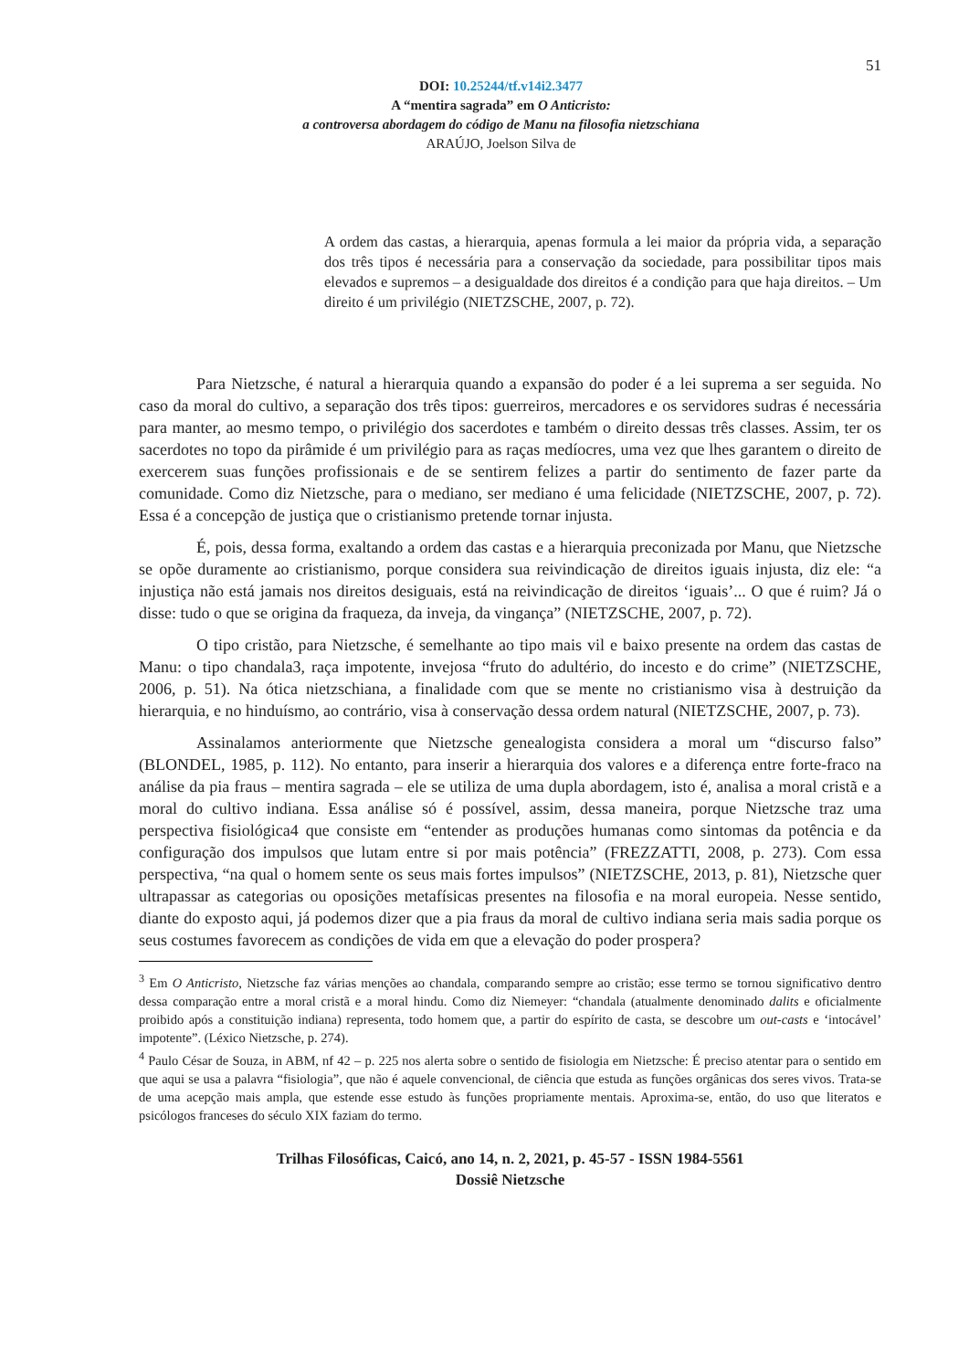51
DOI: 10.25244/tf.v14i2.3477
A “mentira sagrada” em O Anticristo:
a controversa abordagem do código de Manu na filosofia nietzschiana
ARAÚJO, Joelson Silva de
A ordem das castas, a hierarquia, apenas formula a lei maior da própria vida, a separação dos três tipos é necessária para a conservação da sociedade, para possibilitar tipos mais elevados e supremos – a desigualdade dos direitos é a condição para que haja direitos. – Um direito é um privilégio (NIETZSCHE, 2007, p. 72).
Para Nietzsche, é natural a hierarquia quando a expansão do poder é a lei suprema a ser seguida. No caso da moral do cultivo, a separação dos três tipos: guerreiros, mercadores e os servidores sudras é necessária para manter, ao mesmo tempo, o privilégio dos sacerdotes e também o direito dessas três classes. Assim, ter os sacerdotes no topo da pirâmide é um privilégio para as raças medíocres, uma vez que lhes garantem o direito de exercerem suas funções profissionais e de se sentirem felizes a partir do sentimento de fazer parte da comunidade. Como diz Nietzsche, para o mediano, ser mediano é uma felicidade (NIETZSCHE, 2007, p. 72). Essa é a concepção de justiça que o cristianismo pretende tornar injusta.
É, pois, dessa forma, exaltando a ordem das castas e a hierarquia preconizada por Manu, que Nietzsche se opõe duramente ao cristianismo, porque considera sua reivindicação de direitos iguais injusta, diz ele: “a injustiça não está jamais nos direitos desiguais, está na reivindicação de direitos ‘iguais’... O que é ruim? Já o disse: tudo o que se origina da fraqueza, da inveja, da vingança” (NIETZSCHE, 2007, p. 72).
O tipo cristão, para Nietzsche, é semelhante ao tipo mais vil e baixo presente na ordem das castas de Manu: o tipo chandala3, raça impotente, invejosa “fruto do adultério, do incesto e do crime” (NIETZSCHE, 2006, p. 51). Na ótica nietzschiana, a finalidade com que se mente no cristianismo visa à destruição da hierarquia, e no hinduísmo, ao contrário, visa à conservação dessa ordem natural (NIETZSCHE, 2007, p. 73).
Assinalamos anteriormente que Nietzsche genealogista considera a moral um “discurso falso” (BLONDEL, 1985, p. 112). No entanto, para inserir a hierarquia dos valores e a diferença entre forte-fraco na análise da pia fraus – mentira sagrada – ele se utiliza de uma dupla abordagem, isto é, analisa a moral cristã e a moral do cultivo indiana. Essa análise só é possível, assim, dessa maneira, porque Nietzsche traz uma perspectiva fisiológica4 que consiste em “entender as produções humanas como sintomas da potência e da configuração dos impulsos que lutam entre si por mais potência” (FREZZATTI, 2008, p. 273). Com essa perspectiva, “na qual o homem sente os seus mais fortes impulsos” (NIETZSCHE, 2013, p. 81), Nietzsche quer ultrapassar as categorias ou oposições metafísicas presentes na filosofia e na moral europeia. Nesse sentido, diante do exposto aqui, já podemos dizer que a pia fraus da moral de cultivo indiana seria mais sadia porque os seus costumes favorecem as condições de vida em que a elevação do poder prospera?
<sup>3</sup> Em O Anticristo, Nietzsche faz várias menções ao chandala, comparando sempre ao cristão; esse termo se tornou significativo dentro dessa comparação entre a moral cristã e a moral hindu. Como diz Niemeyer: “chandala (atualmente denominado dalits e oficialmente proibido após a constituição indiana) representa, todo homem que, a partir do espírito de casta, se descobre um out-casts e ‘intocável’ impotente”. (Léxico Nietzsche, p. 274).
<sup>4</sup> Paulo César de Souza, in ABM, nf 42 – p. 225 nos alerta sobre o sentido de fisiologia em Nietzsche: É preciso atentar para o sentido em que aqui se usa a palavra “fisiologia”, que não é aquele convencional, de ciência que estuda as funções orgânicas dos seres vivos. Trata-se de uma acepção mais ampla, que estende esse estudo às funções propriamente mentais. Aproxima-se, então, do uso que literatos e psicólogos franceses do século XIX faziam do termo.
Trilhas Filosóficas, Caicó, ano 14, n. 2, 2021, p. 45-57 - ISSN 1984-5561
Dossiê Nietzsche